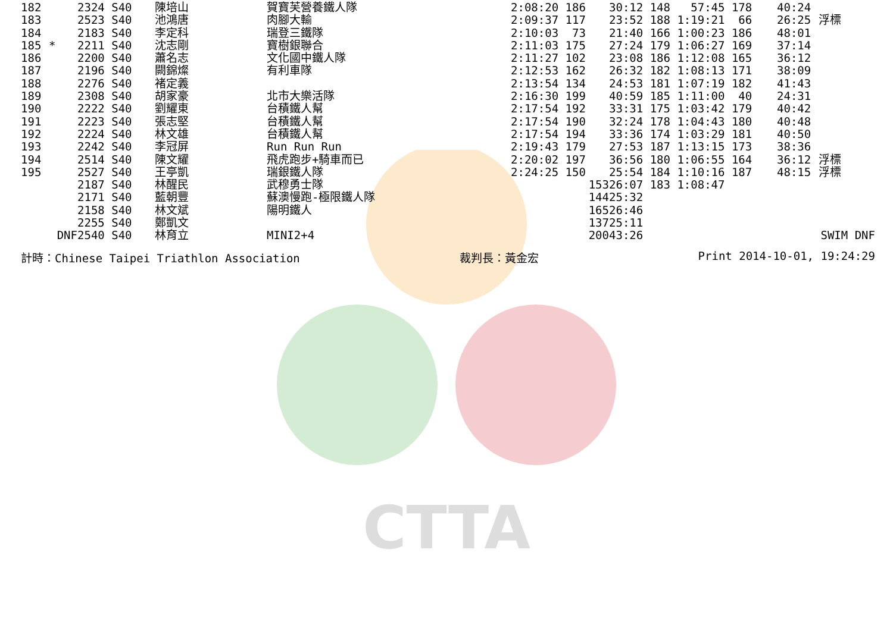CTTA
| 182 | | 2324 S40 | 陳培山 | 賀寶芙營養鐵人隊 | 2:08:20 186 | 30:12 148 57:45 178 | 40:24 | |
| 183 | | 2523 S40 | 池鴻唐 | 肉腳大輸 | 2:09:37 117 | 23:52 188 1:19:21 66 | 26:25 | 浮標 |
| 184 | | 2183 S40 | 李定科 | 瑞登三鐵隊 | 2:10:03 73 | 21:40 166 1:00:23 186 | 48:01 | |
| 185 | * | 2211 S40 | 沈志剛 | 寶樹銀聯合 | 2:11:03 175 | 27:24 179 1:06:27 169 | 37:14 | |
| 186 | | 2200 S40 | 蕭名志 | 文化國中鐵人隊 | 2:11:27 102 | 23:08 186 1:12:08 165 | 36:12 | |
| 187 | | 2196 S40 | 闕錦燦 | 有利車隊 | 2:12:53 162 | 26:32 182 1:08:13 171 | 38:09 | |
| 188 | | 2276 S40 | 褚定義 | | 2:13:54 134 | 24:53 181 1:07:19 182 | 41:43 | |
| 189 | | 2308 S40 | 胡家豪 | 北市大樂活隊 | 2:16:30 199 | 40:59 185 1:11:00 40 | 24:31 | |
| 190 | | 2222 S40 | 劉耀東 | 台積鐵人幫 | 2:17:54 192 | 33:31 175 1:03:42 179 | 40:42 | |
| 191 | | 2223 S40 | 張志堅 | 台積鐵人幫 | 2:17:54 190 | 32:24 178 1:04:43 180 | 40:48 | |
| 192 | | 2224 S40 | 林文雄 | 台積鐵人幫 | 2:17:54 194 | 33:36 174 1:03:29 181 | 40:50 | |
| 193 | | 2242 S40 | 李冠屏 | Run Run Run | 2:19:43 179 | 27:53 187 1:13:15 173 | 38:36 | |
| 194 | | 2514 S40 | 陳文耀 | 飛虎跑步+騎車而已 | 2:20:02 197 | 36:56 180 1:06:55 164 | 36:12 | 浮標 |
| 195 | | 2527 S40 | 王亭凱 | 瑞銀鐵人隊 | 2:24:25 150 | 25:54 184 1:10:16 187 | 48:15 | 浮標 |
| | | 2187 S40 | 林醒民 | 武穆勇士隊 | 153 | 26:07 183 1:08:47 | | |
| | | 2171 S40 | 藍朝豐 | 蘇澳慢跑-極限鐵人隊 | 144 | 25:32 | | |
| | | 2158 S40 | 林文斌 | 陽明鐵人 | 165 | 26:46 | | |
| | | 2255 S40 | 鄭凱文 | | 137 | 25:11 | | |
| | DNF | 2540 S40 | 林育立 | MINI2+4 | 200 | 43:26 | | SWIM DNF |
計時：Chinese Taipei Triathlon Association 裁判長：黃金宏 Print 2014-10-01, 19:24:29